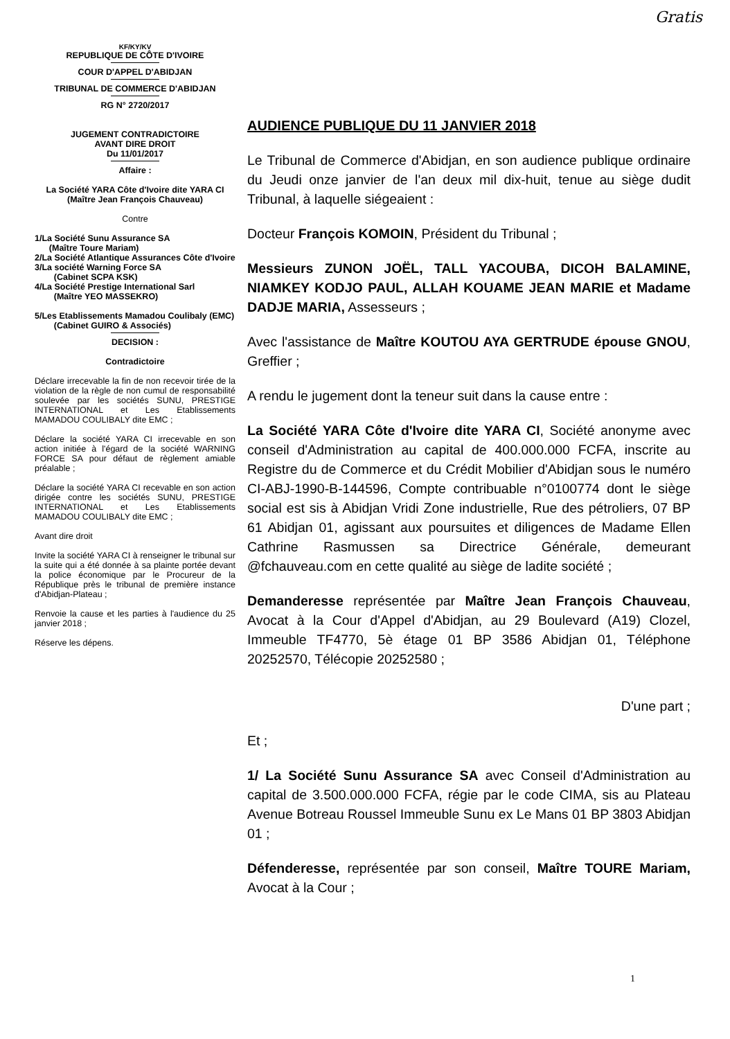Gratis
KF/KY/KV
REPUBLIQUE DE CÔTE D'IVOIRE
COUR D'APPEL D'ABIDJAN
TRIBUNAL DE COMMERCE D'ABIDJAN
RG N° 2720/2017
JUGEMENT CONTRADICTOIRE
AVANT DIRE DROIT
Du 11/01/2017
Affaire :
La Société YARA Côte d'Ivoire dite YARA CI
(Maître Jean François Chauveau)
Contre
1/La Société Sunu Assurance SA
(Maître Toure Mariam)
2/La Société Atlantique Assurances Côte d'Ivoire
3/La société Warning Force SA
(Cabinet SCPA KSK)
4/La Société Prestige International Sarl
(Maître YEO MASSEKRO)
5/Les Etablissements Mamadou Coulibaly (EMC)
(Cabinet GUIRO & Associés)
DECISION :
Contradictoire
Déclare irrecevable la fin de non recevoir tirée de la violation de la règle de non cumul de responsabilité soulevée par les sociétés SUNU, PRESTIGE INTERNATIONAL et Les Etablissements MAMADOU COULIBALY dite EMC ;
Déclare la société YARA CI irrecevable en son action initiée à l'égard de la société WARNING FORCE SA pour défaut de règlement amiable préalable ;
Déclare la société YARA CI recevable en son action dirigée contre les sociétés SUNU, PRESTIGE INTERNATIONAL et Les Etablissements MAMADOU COULIBALY dite EMC ;
Avant dire droit
Invite la société YARA CI à renseigner le tribunal sur la suite qui a été donnée à sa plainte portée devant la police économique par le Procureur de la République près le tribunal de première instance d'Abidjan-Plateau ;
Renvoie la cause et les parties à l'audience du 25 janvier 2018 ;
Réserve les dépens.
AUDIENCE PUBLIQUE DU 11 JANVIER 2018
Le Tribunal de Commerce d'Abidjan, en son audience publique ordinaire du Jeudi onze janvier de l'an deux mil dix-huit, tenue au siège dudit Tribunal, à laquelle siégeaient :
Docteur François KOMOIN, Président du Tribunal ;
Messieurs ZUNON JOËL, TALL YACOUBA, DICOH BALAMINE, NIAMKEY KODJO PAUL, ALLAH KOUAME JEAN MARIE et Madame DADJE MARIA, Assesseurs ;
Avec l'assistance de Maître KOUTOU AYA GERTRUDE épouse GNOU, Greffier ;
A rendu le jugement dont la teneur suit dans la cause entre :
La Société YARA Côte d'Ivoire dite YARA CI, Société anonyme avec conseil d'Administration au capital de 400.000.000 FCFA, inscrite au Registre du de Commerce et du Crédit Mobilier d'Abidjan sous le numéro CI-ABJ-1990-B-144596, Compte contribuable n°0100774 dont le siège social est sis à Abidjan Vridi Zone industrielle, Rue des pétroliers, 07 BP 61 Abidjan 01, agissant aux poursuites et diligences de Madame Ellen Cathrine Rasmussen sa Directrice Générale, demeurant @fchauveau.com en cette qualité au siège de ladite société ;
Demanderesse représentée par Maître Jean François Chauveau, Avocat à la Cour d'Appel d'Abidjan, au 29 Boulevard (A19) Clozel, Immeuble TF4770, 5è étage 01 BP 3586 Abidjan 01, Téléphone 20252570, Télécopie 20252580 ;
D'une part ;
Et ;
1/ La Société Sunu Assurance SA avec Conseil d'Administration au capital de 3.500.000.000 FCFA, régie par le code CIMA, sis au Plateau Avenue Botreau Roussel Immeuble Sunu ex Le Mans 01 BP 3803 Abidjan 01 ;
Défenderesse, représentée par son conseil, Maître TOURE Mariam, Avocat à la Cour ;
1